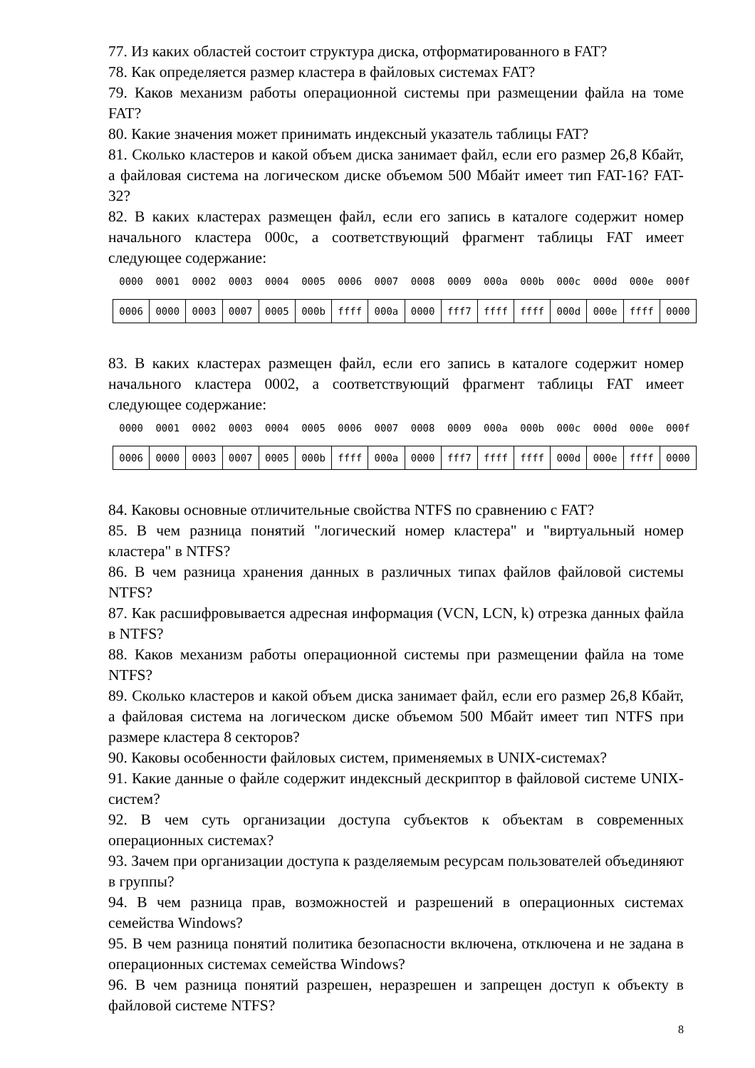77. Из каких областей состоит структура диска, отформатированного в FAT?
78. Как определяется размер кластера в файловых системах FAT?
79. Каков механизм работы операционной системы при размещении файла на томе FAT?
80. Какие значения может принимать индексный указатель таблицы FAT?
81. Сколько кластеров и какой объем диска занимает файл, если его размер 26,8 Кбайт, а файловая система на логическом диске объемом 500 Мбайт имеет тип FAT-16? FAT-32?
82. В каких кластерах размещен файл, если его запись в каталоге содержит номер начального кластера 000c, а соответствующий фрагмент таблицы FAT имеет следующее содержание:
| 0000 | 0001 | 0002 | 0003 | 0004 | 0005 | 0006 | 0007 | 0008 | 0009 | 000a | 000b | 000c | 000d | 000e | 000f |
| --- | --- | --- | --- | --- | --- | --- | --- | --- | --- | --- | --- | --- | --- | --- | --- |
| 0006 | 0000 | 0003 | 0007 | 0005 | 000b | ffff | 000a | 0000 | fff7 | ffff | ffff | 000d | 000e | ffff | 0000 |
83. В каких кластерах размещен файл, если его запись в каталоге содержит номер начального кластера 0002, а соответствующий фрагмент таблицы FAT имеет следующее содержание:
| 0000 | 0001 | 0002 | 0003 | 0004 | 0005 | 0006 | 0007 | 0008 | 0009 | 000a | 000b | 000c | 000d | 000e | 000f |
| --- | --- | --- | --- | --- | --- | --- | --- | --- | --- | --- | --- | --- | --- | --- | --- |
| 0006 | 0000 | 0003 | 0007 | 0005 | 000b | ffff | 000a | 0000 | fff7 | ffff | ffff | 000d | 000e | ffff | 0000 |
84. Каковы основные отличительные свойства NTFS по сравнению с FAT?
85. В чем разница понятий "логический номер кластера" и "виртуальный номер кластера" в NTFS?
86. В чем разница хранения данных в различных типах файлов файловой системы NTFS?
87. Как расшифровывается адресная информация (VCN, LCN, k) отрезка данных файла в NTFS?
88. Каков механизм работы операционной системы при размещении файла на томе NTFS?
89. Сколько кластеров и какой объем диска занимает файл, если его размер 26,8 Кбайт, а файловая система на логическом диске объемом 500 Мбайт имеет тип NTFS при размере кластера 8 секторов?
90. Каковы особенности файловых систем, применяемых в UNIX-системах?
91. Какие данные о файле содержит индексный дескриптор в файловой системе UNIX-систем?
92. В чем суть организации доступа субъектов к объектам в современных операционных системах?
93. Зачем при организации доступа к разделяемым ресурсам пользователей объединяют в группы?
94. В чем разница прав, возможностей и разрешений в операционных системах семейства Windows?
95. В чем разница понятий политика безопасности включена, отключена и не задана в операционных системах семейства Windows?
96. В чем разница понятий разрешен, неразрешен и запрещен доступ к объекту в файловой системе NTFS?
8